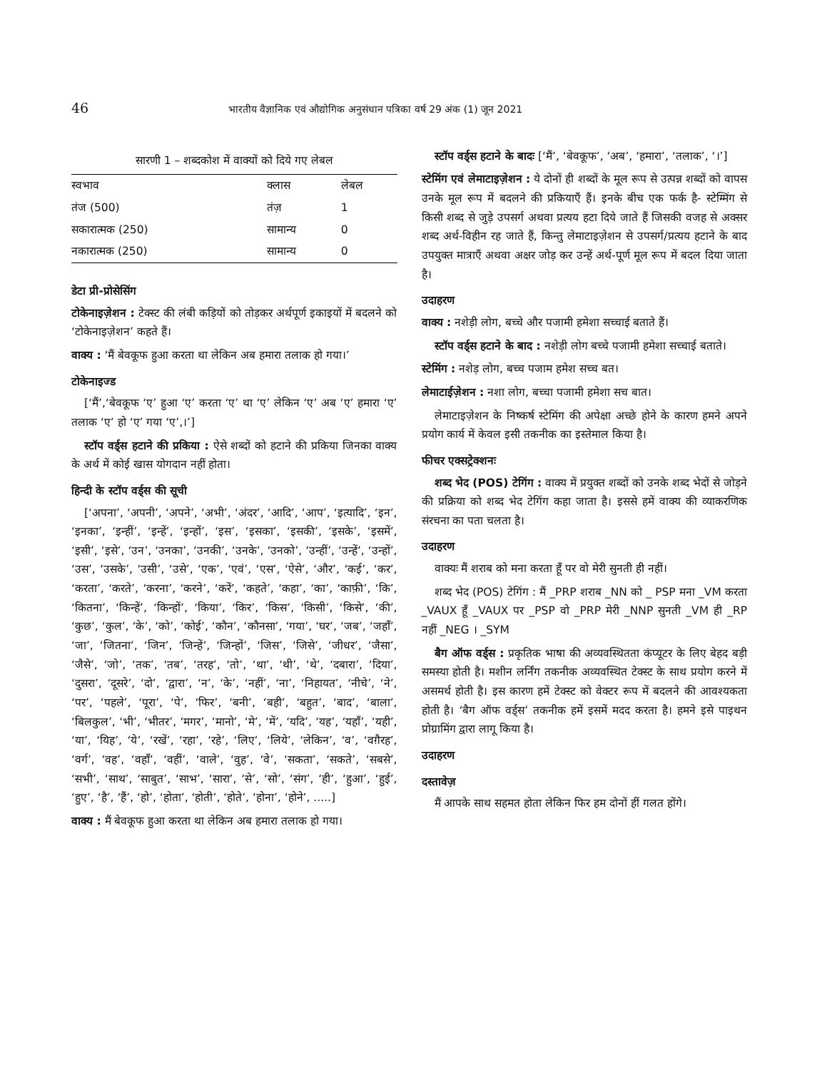46 भारतीय वैज्ञानिक एवं औद्योगिक अनुसंधान पत्रिका वर्ष 29 अंक (1) जून 2021
सारणी 1 – शब्दकोश में वाक्यों को दिये गए लेबल
| स्वभाव | क्लास | लेबल |
| --- | --- | --- |
| तंज (500) | तंज़ | 1 |
| सकारात्मक (250) | सामान्य | 0 |
| नकारात्मक (250) | सामान्य | 0 |
डेटा प्री-प्रोसेसिंग
टोकेनाइज़ेशन : टेक्स्ट की लंबी कड़ियों को तोड़कर अर्थपूर्ण इकाइयों में बदलने को ‘टोकेनाइज़ेशन’ कहते हैं।
वाक्य : ‘मैं बेवकूफ हुआ करता था लेकिन अब हमारा तलाक हो गया।’
टोकेनाइज्ड
[‘मैं’,‘बेवकूफ ‘ए’ हुआ ‘ए’ करता ‘ए’ था ‘ए’ लेकिन ‘ए’ अब ‘ए’ हमारा ‘ए’ तलाक ‘ए’ हो ‘ए’ गया ‘ए’,।’]
स्टॉप वर्ड्स हटाने की प्रकिया : ऐसे शब्दों को हटाने की प्रकिया जिनका वाक्य के अर्थ में कोई खास योगदान नहीं होता।
हिन्दी के स्टॉप वर्ड्स की सूची
[‘अपना’, ‘अपनी’, ‘अपने’, ‘अभी’, ‘अंदर’, ‘आदि’, ‘आप’, ‘इत्यादि’, ‘इन’, ‘इनका’, ‘इन्हीं’, ‘इन्हें’, ‘इन्हों’, ‘इस’, ‘इसका’, ‘इसकी’, ‘इसके’, ‘इसमें’, ‘इसी’, ‘इसे’, ‘उन’, ‘उनका’, ‘उनकी’, ‘उनके’, ‘उनको’, ‘उन्हीं’, ‘उन्हें’, ‘उन्हों’, ‘उस’, ‘उसके’, ‘उसी’, ‘उसे’, ‘एक’, ‘एवं’, ‘एस’, ‘ऐसे’, ‘और’, ‘कई’, ‘कर’, ‘करता’, ‘करते’, ‘करना’, ‘करने’, ‘करें’, ‘कहते’, ‘कहा’, ‘का’, ‘काफ़ी’, ‘कि’, ‘कितना’, ‘किन्हें’, ‘किन्हों’, ‘किया’, ‘किर’, ‘किस’, ‘किसी’, ‘किसे’, ‘की’, ‘कुछ’, ‘कुल’, ‘के’, ‘को’, ‘कोई’, ‘कौन’, ‘कौनसा’, ‘गया’, ‘घर’, ‘जब’, ‘जहाँ’, ‘जा’, ‘जितना’, ‘जिन’, ‘जिन्हें’, ‘जिन्हों’, ‘जिस’, ‘जिसे’, ‘जीधर’, ‘जैसा’, ‘जैसे’, ‘जो’, ‘तक’, ‘तब’, ‘तरह’, ‘तो’, ‘था’, ‘थी’, ‘थे’, ‘दबारा’, ‘दिया’, ‘दुसरा’, ‘दूसरे’, ‘दो’, ‘द्वारा’, ‘न’, ‘के’, ‘नहीं’, ‘ना’, ‘निहायत’, ‘नीचे’, ‘ने’, ‘पर’, ‘पहले’, ‘पूरा’, ‘पे’, ‘फिर’, ‘बनी’, ‘बही’, ‘बहुत’, ‘बाद’, ‘बाला’, ‘बिलकुल’, ‘भी’, ‘भीतर’, ‘मगर’, ‘मानो’, ‘मे’, ‘में’, ‘यदि’, ‘यह’, ‘यहाँ’, ‘यही’, ‘या’, ‘यिह’, ‘ये’, ‘रखें’, ‘रहा’, ‘रहे’, ‘लिए’, ‘लिये’, ‘लेकिन’, ‘व’, ‘वग़ैरह’, ‘वर्ग’, ‘वह’, ‘वहाँ’, ‘वहीं’, ‘वाले’, ‘वुह’, ‘वे’, ‘सकता’, ‘सकते’, ‘सबसे’, ‘सभी’, ‘साथ’, ‘साबुत’, ‘साभ’, ‘सारा’, ‘से’, ‘सो’, ‘संग’, ‘ही’, ‘हुआ’, ‘हुई’, ‘हुए’, ‘है’, ‘हैं’, ‘हो’, ‘होता’, ‘होती’, ‘होते’, ‘होना’, ‘होने’, .....]
वाक्य : मैं बेवकूफ हुआ करता था लेकिन अब हमारा तलाक हो गया।
स्टॉप वर्ड्स हटाने के बादः [‘मैं’, ‘बेवकूफ’, ‘अब’, ‘हमारा’, ‘तलाक’, ‘।’]
स्टेमिंग एवं लेमाटाइज़ेशन : ये दोनों ही शब्दों के मूल रूप से उत्पन्न शब्दों को वापस उनके मूल रूप में बदलने की प्रकियाएँ हैं। इनके बीच एक फर्क है- स्टेम्मिंग से किसी शब्द से जुड़े उपसर्ग अथवा प्रत्यय हटा दिये जाते हैं जिसकी वजह से अक्सर शब्द अर्थ-विहीन रह जाते हैं, किन्तु लेमाटाइज़ेशन से उपसर्ग/प्रत्यय हटाने के बाद उपयुक्त मात्राएँ अथवा अक्षर जोड़ कर उन्हें अर्थ-पूर्ण मूल रूप में बदल दिया जाता है।
उदाहरण
वाक्य : नशेड़ी लोग, बच्चे और पजामी हमेशा सच्चाई बताते हैं।
स्टॉप वर्ड्स हटाने के बाद : नशेड़ी लोग बच्चे पजामी हमेशा सच्चाई बताते।
स्टेमिंग : नशेड़ लोग, बच्च पजाम हमेश सच्च बत।
लेमाटाईज़ेशन : नशा लोग, बच्चा पजामी हमेशा सच बात।
लेमाटाइज़ेशन के निष्कर्ष स्टेमिंग की अपेक्षा अच्छे होने के कारण हमने अपने प्रयोग कार्य में केवल इसी तकनीक का इस्तेमाल किया है।
फीचर एक्सट्रेक्शनः
शब्द भेद (POS) टेगिंग : वाक्य में प्रयुक्त शब्दों को उनके शब्द भेदों से जोड़ने की प्रक्रिया को शब्द भेद टेगिंग कहा जाता है। इससे हमें वाक्य की व्याकरणिक संरचना का पता चलता है।
उदाहरण
वाक्यः मैं शराब को मना करता हूँ पर वो मेरी सुनती ही नहीं।
शब्द भेद (POS) टेगिंग : मैं _PRP शराब _NN को _ PSP मना _VM करता _VAUX हूँ _VAUX पर _PSP वो _PRP मेरी _NNP सुनती _VM ही _RP नहीं _NEG । _SYM
बैग ऑफ वर्ड्स : प्रकृतिक भाषा की अव्यवस्थितता कंप्यूटर के लिए बेहद बड़ी समस्या होती है। मशीन लर्निंग तकनीक अव्यवस्थित टेक्स्ट के साथ प्रयोग करने में असमर्थ होती है। इस कारण हमें टेक्स्ट को वेक्टर रूप में बदलने की आवश्यकता होती है। ‘बैग ऑफ वर्ड्स’ तकनीक हमें इसमें मदद करता है। हमने इसे पाइथन प्रोग्रामिंग द्वारा लागू किया है।
उदाहरण
दस्तावेज़
मैं आपके साथ सहमत होता लेकिन फिर हम दोनों हीं गलत होंगे।